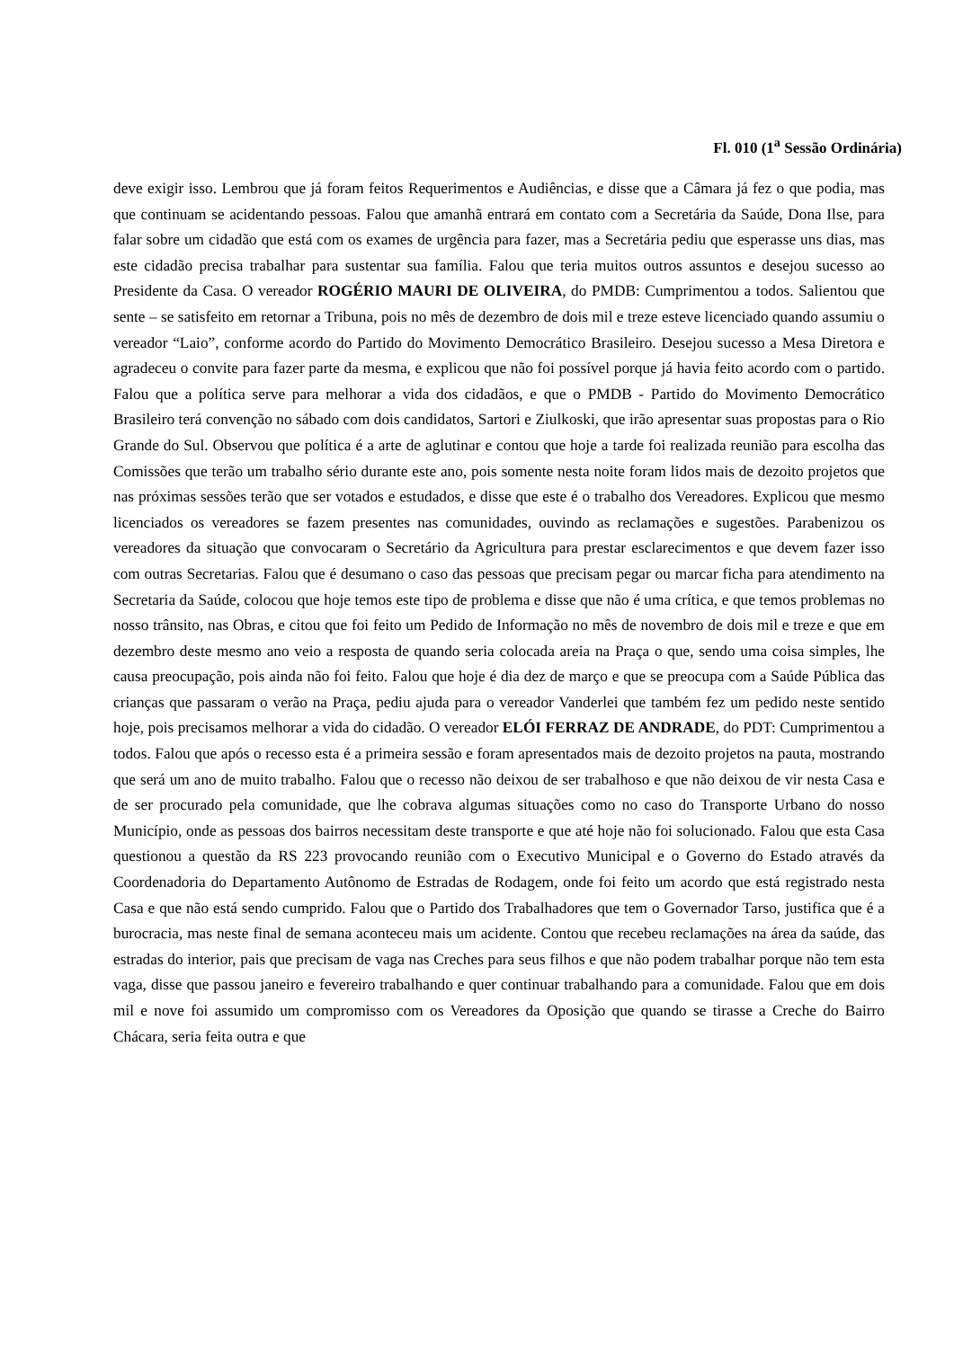Fl. 010 (1<sup>a</sup> Sessão Ordinária)
deve exigir isso. Lembrou que já foram feitos Requerimentos e Audiências, e disse que a Câmara já fez o que podia, mas que continuam se acidentando pessoas. Falou que amanhã entrará em contato com a Secretária da Saúde, Dona Ilse, para falar sobre um cidadão que está com os exames de urgência para fazer, mas a Secretária pediu que esperasse uns dias, mas este cidadão precisa trabalhar para sustentar sua família. Falou que teria muitos outros assuntos e desejou sucesso ao Presidente da Casa. O vereador ROGÉRIO MAURI DE OLIVEIRA, do PMDB: Cumprimentou a todos. Salientou que sente – se satisfeito em retornar a Tribuna, pois no mês de dezembro de dois mil e treze esteve licenciado quando assumiu o vereador “Laio”, conforme acordo do Partido do Movimento Democrático Brasileiro. Desejou sucesso a Mesa Diretora e agradeceu o convite para fazer parte da mesma, e explicou que não foi possível porque já havia feito acordo com o partido. Falou que a política serve para melhorar a vida dos cidadãos, e que o PMDB - Partido do Movimento Democrático Brasileiro terá convenção no sábado com dois candidatos, Sartori e Ziulkoski, que irão apresentar suas propostas para o Rio Grande do Sul. Observou que política é a arte de aglutinar e contou que hoje a tarde foi realizada reunião para escolha das Comissões que terão um trabalho sério durante este ano, pois somente nesta noite foram lidos mais de dezoito projetos que nas próximas sessões terão que ser votados e estudados, e disse que este é o trabalho dos Vereadores. Explicou que mesmo licenciados os vereadores se fazem presentes nas comunidades, ouvindo as reclamações e sugestões. Parabenizou os vereadores da situação que convocaram o Secretário da Agricultura para prestar esclarecimentos e que devem fazer isso com outras Secretarias. Falou que é desumano o caso das pessoas que precisam pegar ou marcar ficha para atendimento na Secretaria da Saúde, colocou que hoje temos este tipo de problema e disse que não é uma crítica, e que temos problemas no nosso trânsito, nas Obras, e citou que foi feito um Pedido de Informação no mês de novembro de dois mil e treze e que em dezembro deste mesmo ano veio a resposta de quando seria colocada areia na Praça o que, sendo uma coisa simples, lhe causa preocupação, pois ainda não foi feito. Falou que hoje é dia dez de março e que se preocupa com a Saúde Pública das crianças que passaram o verão na Praça, pediu ajuda para o vereador Vanderlei que também fez um pedido neste sentido hoje, pois precisamos melhorar a vida do cidadão. O vereador ELÓI FERRAZ DE ANDRADE, do PDT: Cumprimentou a todos. Falou que após o recesso esta é a primeira sessão e foram apresentados mais de dezoito projetos na pauta, mostrando que será um ano de muito trabalho. Falou que o recesso não deixou de ser trabalhoso e que não deixou de vir nesta Casa e de ser procurado pela comunidade, que lhe cobrava algumas situações como no caso do Transporte Urbano do nosso Município, onde as pessoas dos bairros necessitam deste transporte e que até hoje não foi solucionado. Falou que esta Casa questionou a questão da RS 223 provocando reunião com o Executivo Municipal e o Governo do Estado através da Coordenadoria do Departamento Autônomo de Estradas de Rodagem, onde foi feito um acordo que está registrado nesta Casa e que não está sendo cumprido. Falou que o Partido dos Trabalhadores que tem o Governador Tarso, justifica que é a burocracia, mas neste final de semana aconteceu mais um acidente. Contou que recebeu reclamações na área da saúde, das estradas do interior, pais que precisam de vaga nas Creches para seus filhos e que não podem trabalhar porque não tem esta vaga, disse que passou janeiro e fevereiro trabalhando e quer continuar trabalhando para a comunidade. Falou que em dois mil e nove foi assumido um compromisso com os Vereadores da Oposição que quando se tirasse a Creche do Bairro Chácara, seria feita outra e que